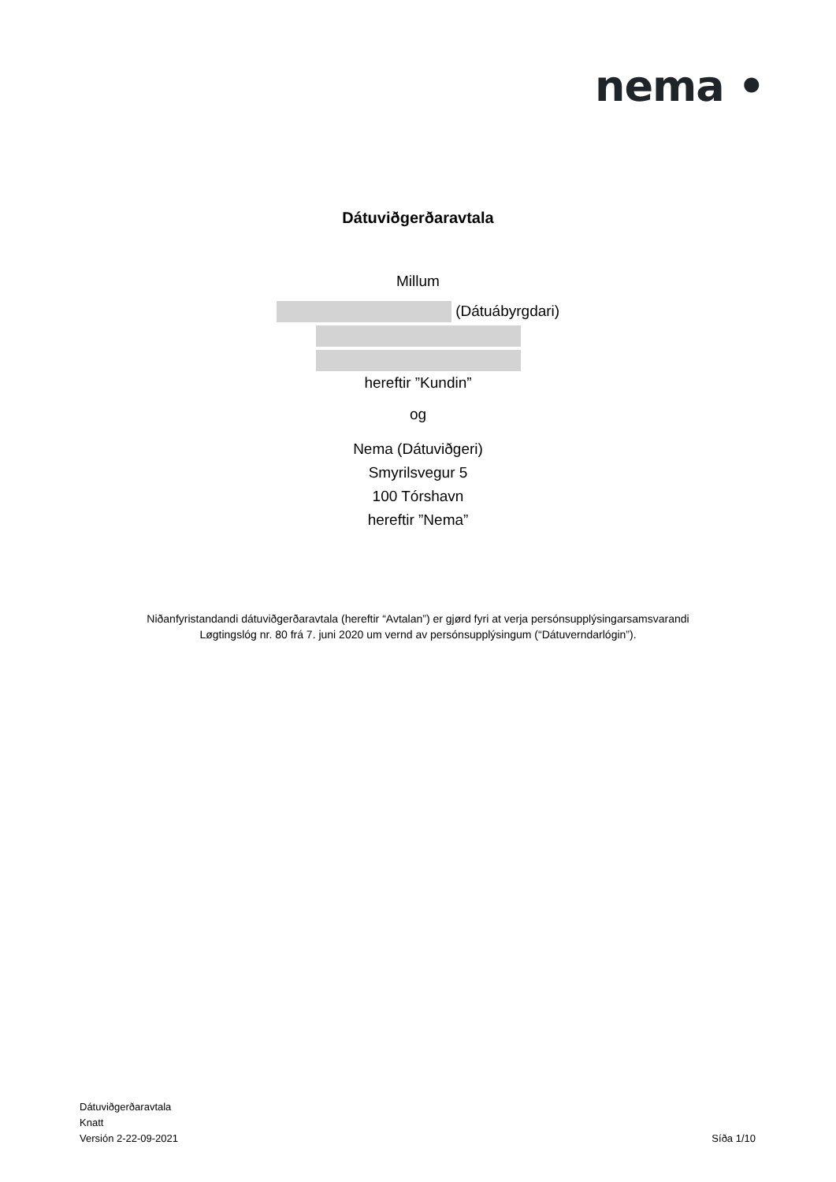nema •
Dátuviðgerðaravtala
Millum
(Dátuábyrgdari)
hereftir ”Kundin”
og
Nema (Dátuviðgeri)
Smyrilsvegur 5
100 Tórshavn
hereftir ”Nema”
Niðanfyristandandi dátuviðgerðaravtala (hereftir “Avtalan”) er gjørd fyri at verja persónsupplýsingarsamsvarandi
Løgtingslóg nr. 80 frá 7. juni 2020 um vernd av persónsupplýsingum (“Dátuverndarlógin”).
Dátuviðgerðaravtala
Knatt
Versión 2-22-09-2021
Síða 1/10